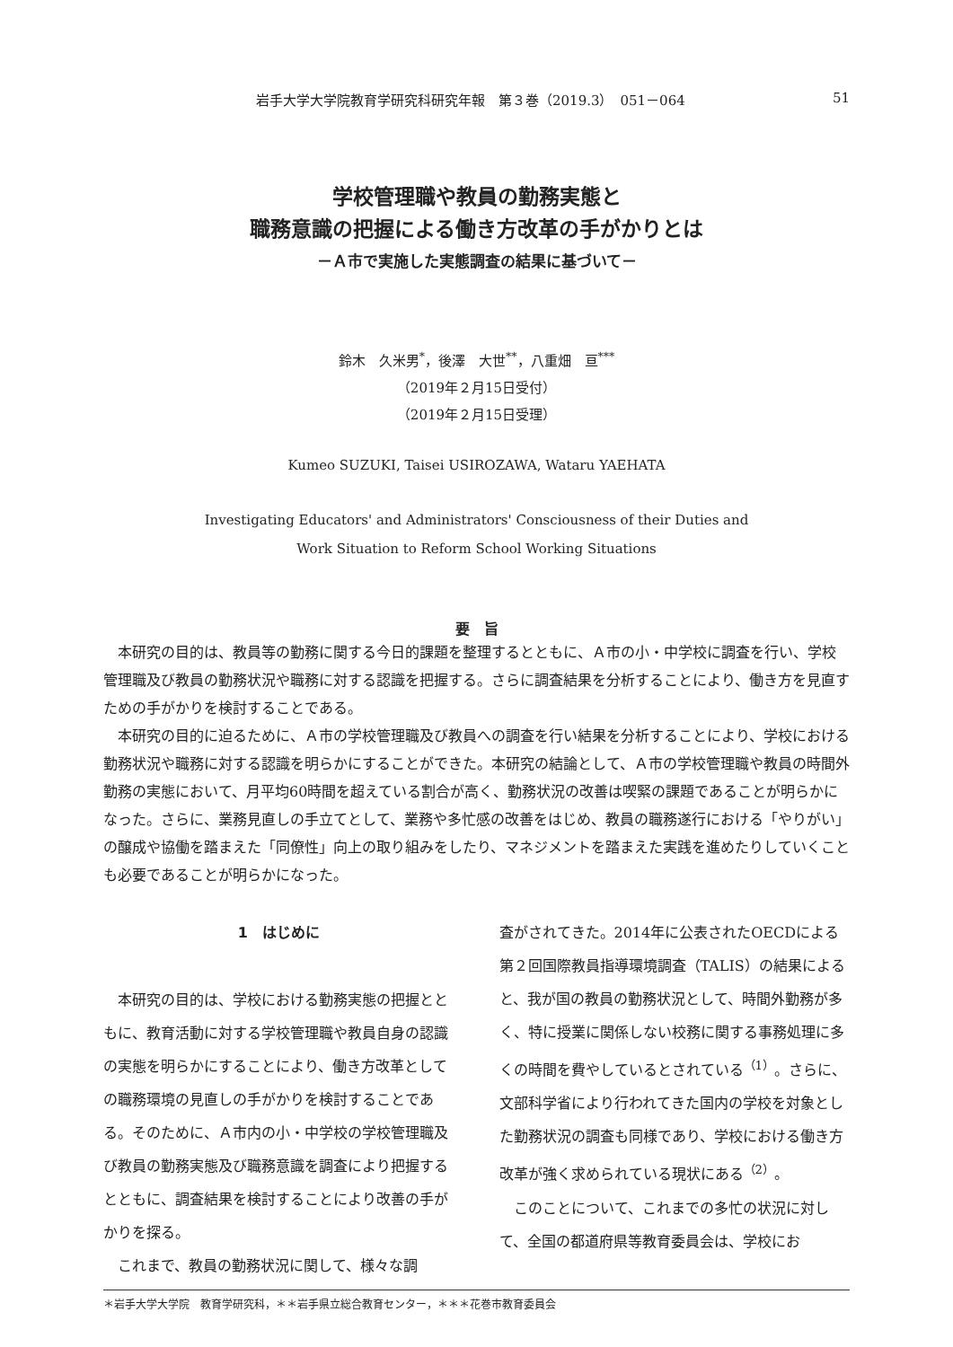岩手大学大学院教育学研究科研究年報　第３巻（2019.3）　051－064 51
学校管理職や教員の勤務実態と
職務意識の把握による働き方改革の手がかりとは
－Ａ市で実施した実態調査の結果に基づいて－
鈴木　久米男<sup>*</sup>，後澤　大世<sup>**</sup>，八重畑　亘<sup>***</sup>
（2019年２月15日受付）
（2019年２月15日受理）
Kumeo SUZUKI, Taisei USIROZAWA, Wataru YAEHATA
Investigating Educators' and Administrators' Consciousness of their Duties and
Work Situation to Reform School Working Situations
要　旨
本研究の目的は、教員等の勤務に関する今日的課題を整理するとともに、Ａ市の小・中学校に調査を行い、学校管理職及び教員の勤務状況や職務に対する認識を把握する。さらに調査結果を分析することにより、働き方を見直すための手がかりを検討することである。
本研究の目的に迫るために、Ａ市の学校管理職及び教員への調査を行い結果を分析することにより、学校における勤務状況や職務に対する認識を明らかにすることができた。本研究の結論として、Ａ市の学校管理職や教員の時間外勤務の実態において、月平均60時間を超えている割合が高く、勤務状況の改善は喫緊の課題であることが明らかになった。さらに、業務見直しの手立てとして、業務や多忙感の改善をはじめ、教員の職務遂行における「やりがい」の醸成や協働を踏まえた「同僚性」向上の取り組みをしたり、マネジメントを踏まえた実践を進めたりしていくことも必要であることが明らかになった。
1　はじめに
本研究の目的は、学校における勤務実態の把握とともに、教育活動に対する学校管理職や教員自身の認識の実態を明らかにすることにより、働き方改革としての職務環境の見直しの手がかりを検討することである。そのために、Ａ市内の小・中学校の学校管理職及び教員の勤務実態及び職務意識を調査により把握するとともに、調査結果を検討することにより改善の手がかりを探る。
これまで、教員の勤務状況に関して、様々な調
査がされてきた。2014年に公表されたOECDによる第２回国際教員指導環境調査（TALIS）の結果によると、我が国の教員の勤務状況として、時間外勤務が多く、特に授業に関係しない校務に関する事務処理に多くの時間を費やしているとされている<sup>（1）</sup>。さらに、文部科学省により行われてきた国内の学校を対象とした勤務状況の調査も同様であり、学校における働き方改革が強く求められている現状にある<sup>（2）</sup>。
このことについて、これまでの多忙の状況に対して、全国の都道府県等教育委員会は、学校にお
＊岩手大学大学院　教育学研究科，＊＊岩手県立総合教育センター，＊＊＊花巻市教育委員会